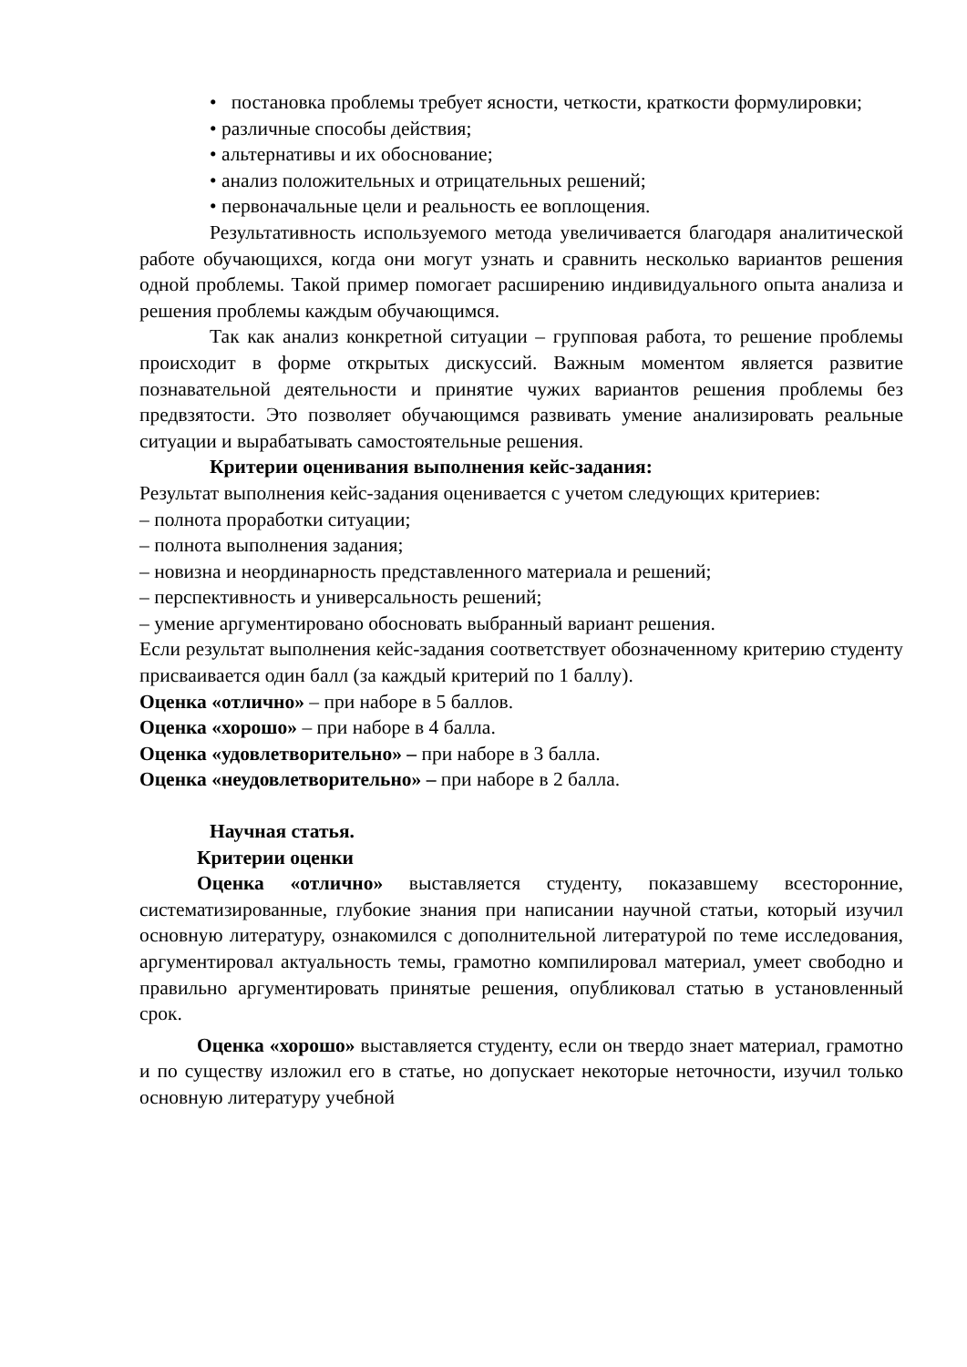• постановка проблемы требует ясности, четкости, краткости формулировки;
• различные способы действия;
• альтернативы и их обоснование;
• анализ положительных и отрицательных решений;
• первоначальные цели и реальность ее воплощения.
Результативность используемого метода увеличивается благодаря аналитической работе обучающихся, когда они могут узнать и сравнить несколько вариантов решения одной проблемы. Такой пример помогает расширению индивидуального опыта анализа и решения проблемы каждым обучающимся.
Так как анализ конкретной ситуации – групповая работа, то решение проблемы происходит в форме открытых дискуссий. Важным моментом является развитие познавательной деятельности и принятие чужих вариантов решения проблемы без предвзятости. Это позволяет обучающимся развивать умение анализировать реальные ситуации и вырабатывать самостоятельные решения.
Критерии оценивания выполнения кейс-задания:
Результат выполнения кейс-задания оценивается с учетом следующих критериев:
– полнота проработки ситуации;
– полнота выполнения задания;
– новизна и неординарность представленного материала и решений;
– перспективность и универсальность решений;
– умение аргументировано обосновать выбранный вариант решения.
Если результат выполнения кейс-задания соответствует обозначенному критерию студенту присваивается один балл (за каждый критерий по 1 баллу).
Оценка «отлично» – при наборе в 5 баллов.
Оценка «хорошо» – при наборе в 4 балла.
Оценка «удовлетворительно» – при наборе в 3 балла.
Оценка «неудовлетворительно» – при наборе в 2 балла.
Научная статья.
Критерии оценки
Оценка «отлично» выставляется студенту, показавшему всесторонние, систематизированные, глубокие знания при написании научной статьи, который изучил основную литературу, ознакомился с дополнительной литературой по теме исследования, аргументировал актуальность темы, грамотно компилировал материал, умеет свободно и правильно аргументировать принятые решения, опубликовал статью в установленный срок.
Оценка «хорошо» выставляется студенту, если он твердо знает материал, грамотно и по существу изложил его в статье, но допускает некоторые неточности, изучил только основную литературу учебной